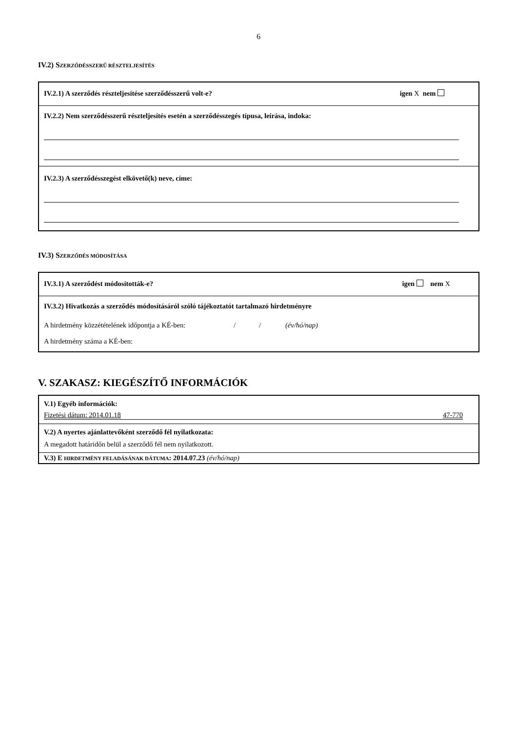6
IV.2) SZERZŐDÉSSZERŰ RÉSZTELJESÍTÉS
IV.2.1) A szerződés részteljesítése szerződésszerű volt-e? igen X nem
IV.2.2) Nem szerződésszerű részteljesítés esetén a szerződésszegés típusa, leírása, indoka:
IV.2.3) A szerződésszegést elkövető(k) neve, címe:
IV.3) SZERZŐDÉS MÓDOSÍTÁSA
IV.3.1) A szerződést módosították-e? igen nem X
IV.3.2) Hivatkozás a szerződés módosításáról szóló tájékoztatót tartalmazó hirdetményre
A hirdetmény közzétételének időpontja a KÉ-ben: / / (év/hó/nap)
A hirdetmény száma a KÉ-ben:
V. SZAKASZ: KIEGÉSZÍTŐ INFORMÁCIÓK
V.1) Egyéb információk:
Fizetési dátum: 2014.01.18 47-770
V.2) A nyertes ajánlattevőként szerződő fél nyilatkozata:
A megadott határidőn belül a szerződő fél nem nyilatkozott.
V.3) E HIRDETMÉNY FELADÁSÁNAK DÁTUMA: 2014.07.23 (év/hó/nap)